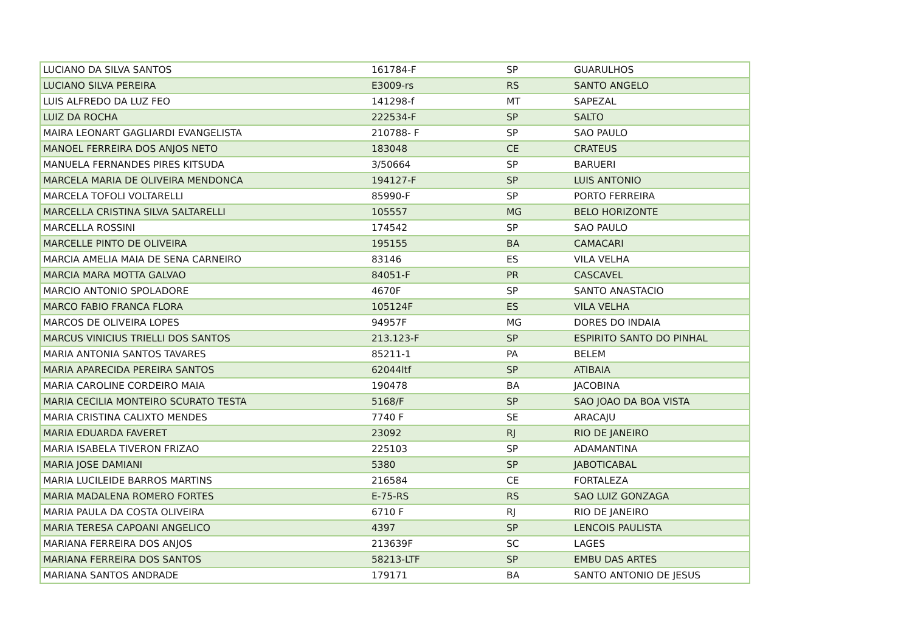| LUCIANO DA SILVA SANTOS | 161784-F | SP | GUARULHOS |
| LUCIANO SILVA PEREIRA | E3009-rs | RS | SANTO ANGELO |
| LUIS ALFREDO DA LUZ FEO | 141298-f | MT | SAPEZAL |
| LUIZ DA ROCHA | 222534-F | SP | SALTO |
| MAIRA LEONART GAGLIARDI EVANGELISTA | 210788- F | SP | SAO PAULO |
| MANOEL FERREIRA DOS ANJOS NETO | 183048 | CE | CRATEUS |
| MANUELA FERNANDES PIRES KITSUDA | 3/50664 | SP | BARUERI |
| MARCELA MARIA DE OLIVEIRA MENDONCA | 194127-F | SP | LUIS ANTONIO |
| MARCELA TOFOLI VOLTARELLI | 85990-F | SP | PORTO FERREIRA |
| MARCELLA CRISTINA SILVA SALTARELLI | 105557 | MG | BELO HORIZONTE |
| MARCELLA ROSSINI | 174542 | SP | SAO PAULO |
| MARCELLE PINTO DE OLIVEIRA | 195155 | BA | CAMACARI |
| MARCIA AMELIA MAIA DE SENA CARNEIRO | 83146 | ES | VILA VELHA |
| MARCIA MARA MOTTA GALVAO | 84051-F | PR | CASCAVEL |
| MARCIO ANTONIO SPOLADORE | 4670F | SP | SANTO ANASTACIO |
| MARCO FABIO FRANCA FLORA | 105124F | ES | VILA VELHA |
| MARCOS DE OLIVEIRA LOPES | 94957F | MG | DORES DO INDAIA |
| MARCUS VINICIUS TRIELLI DOS SANTOS | 213.123-F | SP | ESPIRITO SANTO DO PINHAL |
| MARIA ANTONIA SANTOS TAVARES | 85211-1 | PA | BELEM |
| MARIA APARECIDA PEREIRA SANTOS | 62044ltf | SP | ATIBAIA |
| MARIA CAROLINE CORDEIRO MAIA | 190478 | BA | JACOBINA |
| MARIA CECILIA MONTEIRO SCURATO TESTA | 5168/F | SP | SAO JOAO DA BOA VISTA |
| MARIA CRISTINA CALIXTO MENDES | 7740 F | SE | ARACAJU |
| MARIA EDUARDA FAVERET | 23092 | RJ | RIO DE JANEIRO |
| MARIA ISABELA TIVERON FRIZAO | 225103 | SP | ADAMANTINA |
| MARIA JOSE DAMIANI | 5380 | SP | JABOTICABAL |
| MARIA LUCILEIDE BARROS MARTINS | 216584 | CE | FORTALEZA |
| MARIA MADALENA ROMERO FORTES | E-75-RS | RS | SAO LUIZ GONZAGA |
| MARIA PAULA DA COSTA OLIVEIRA | 6710 F | RJ | RIO DE JANEIRO |
| MARIA TERESA CAPOANI ANGELICO | 4397 | SP | LENCOIS PAULISTA |
| MARIANA FERREIRA DOS ANJOS | 213639F | SC | LAGES |
| MARIANA FERREIRA DOS SANTOS | 58213-LTF | SP | EMBU DAS ARTES |
| MARIANA SANTOS ANDRADE | 179171 | BA | SANTO ANTONIO DE JESUS |